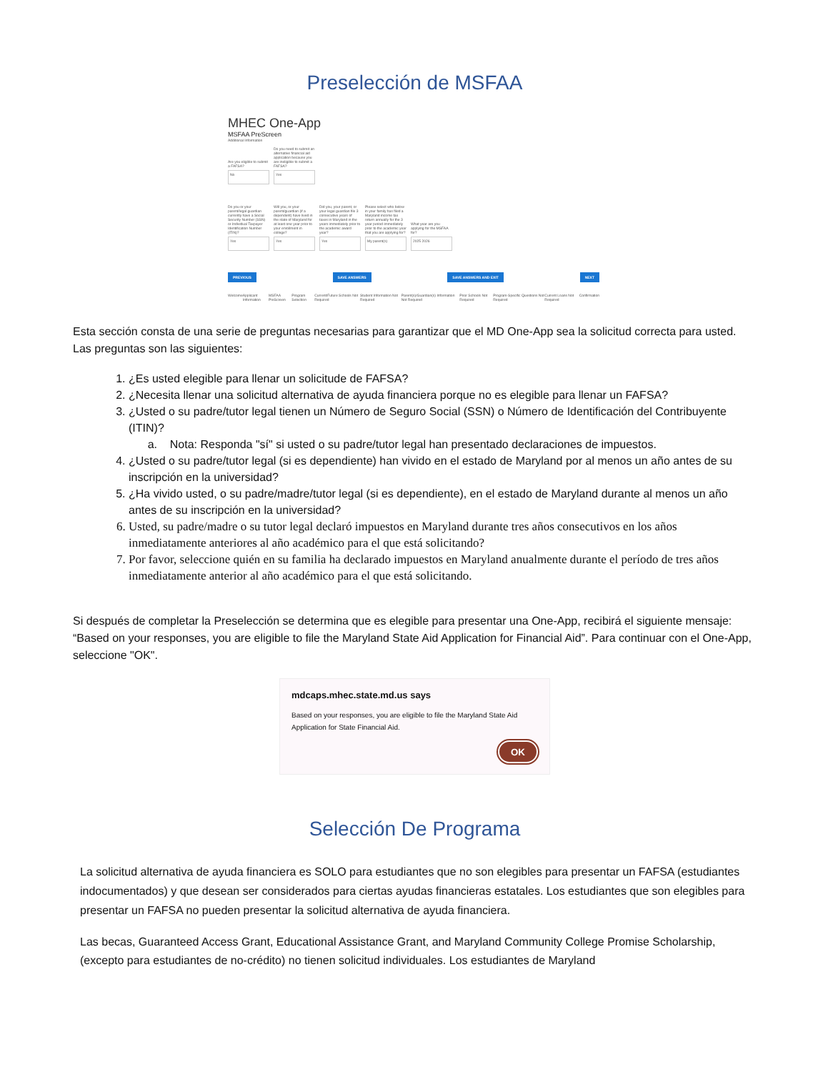Preselección de MSFAA
MHEC One-App
MSFAA PreScreen
Additional Information
Are you eligible to submit a FAFSA?
No
Do you need to submit an alternative financial aid application because you are ineligible to submit a FAFSA?
Yes
Do you or your parent/legal guardian currently have a Social Security Number (SSN) or Individual Taxpayer Identification Number (ITIN)?
Yes
Will you, or your parent/guardian (if a dependent) have lived in the state of Maryland for at least one year prior to your enrollment in college?
Yes
Did you, your parent, or your legal guardian file 3 consecutive years of taxes in Maryland in the years immediately prior to the academic award year?
Yes
Please select who below in your family has filed a Maryland income tax return annually for the 3 year period immediately prior to the academic year that you are applying for?
My parent(s)
What year are you applying for the MSFAA for?
2025 2026
PREVIOUS SAVE ANSWERS SAVE ANSWERS AND EXIT NEXT
Welcome Applicant Information MSFAA PreScreen Program Selection Current/Future Schools Not Required Student Information Not Required Parent(s)/Guardian(s) Information Not Required Prior Schools Not Required Program-Specific Questions Not Required Current Loans Not Required Confirmation
Esta sección consta de una serie de preguntas necesarias para garantizar que el MD One-App sea la solicitud correcta para usted. Las preguntas son las siguientes:
1. ¿Es usted elegible para llenar un solicitude de FAFSA?
2. ¿Necesita llenar una solicitud alternativa de ayuda financiera porque no es elegible para llenar un FAFSA?
3. ¿Usted o su padre/tutor legal tienen un Número de Seguro Social (SSN) o Número de Identificación del Contribuyente (ITIN)?
a. Nota: Responda "sí" si usted o su padre/tutor legal han presentado declaraciones de impuestos.
4. ¿Usted o su padre/tutor legal (si es dependiente) han vivido en el estado de Maryland por al menos un año antes de su inscripción en la universidad?
5. ¿Ha vivido usted, o su padre/madre/tutor legal (si es dependiente), en el estado de Maryland durante al menos un año antes de su inscripción en la universidad?
6. Usted, su padre/madre o su tutor legal declaró impuestos en Maryland durante tres años consecutivos en los años inmediatamente anteriores al año académico para el que está solicitando?
7. Por favor, seleccione quién en su familia ha declarado impuestos en Maryland anualmente durante el período de tres años inmediatamente anterior al año académico para el que está solicitando.
Si después de completar la Preselección se determina que es elegible para presentar una One-App, recibirá el siguiente mensaje: “Based on your responses, you are eligible to file the Maryland State Aid Application for Financial Aid”. Para continuar con el One-App, seleccione "OK".
mdcaps.mhec.state.md.us says
Based on your responses, you are eligible to file the Maryland State Aid Application for State Financial Aid.
OK
Selección De Programa
La solicitud alternativa de ayuda financiera es SOLO para estudiantes que no son elegibles para presentar un FAFSA (estudiantes indocumentados) y que desean ser considerados para ciertas ayudas financieras estatales. Los estudiantes que son elegibles para presentar un FAFSA no pueden presentar la solicitud alternativa de ayuda financiera.
Las becas, Guaranteed Access Grant, Educational Assistance Grant, and Maryland Community College Promise Scholarship, (excepto para estudiantes de no-crédito) no tienen solicitud individuales. Los estudiantes de Maryland